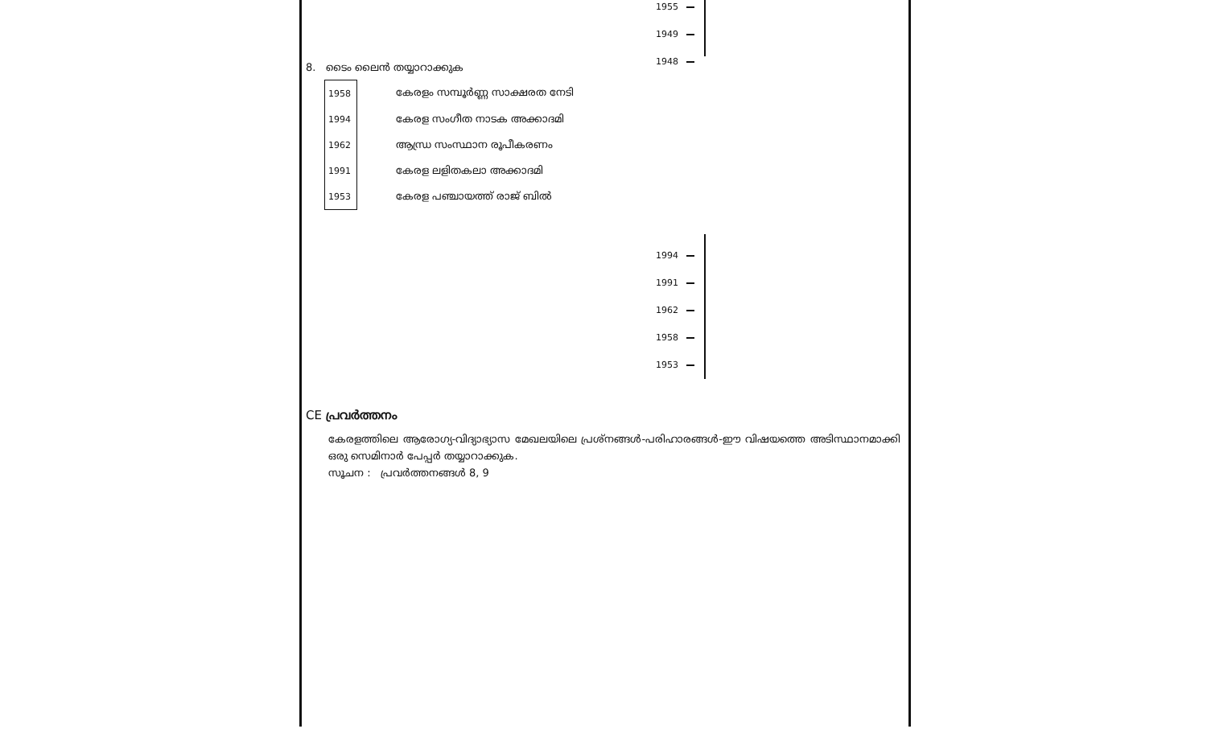1955
1949
1948
8. ടൈം ലൈൻ തയ്യാറാക്കുക
| 1958 | കേരളം സമ്പൂർണ്ണ സാക്ഷരത നേടി |
| 1994 | കേരള സംഗീത നാടക അക്കാദമി |
| 1962 | ആന്ധ്ര സംസ്ഥാന രൂപീകരണം |
| 1991 | കേരള ലളിതകലാ അക്കാദമി |
| 1953 | കേരള പഞ്ചായത്ത് രാജ് ബിൽ |
1994
1991
1962
1958
1953
CE പ്രവർത്തനം
കേരളത്തിലെ ആരോഗ്യ-വിദ്യാഭ്യാസ മേഖലയിലെ പ്രശ്നങ്ങൾ-പരിഹാരങ്ങൾ-ഈ വിഷയത്തെ അടിസ്ഥാനമാക്കി ഒരു സെമിനാർ പേപ്പർ തയ്യാറാക്കുക.
സൂചന : പ്രവർത്തനങ്ങൾ 8, 9